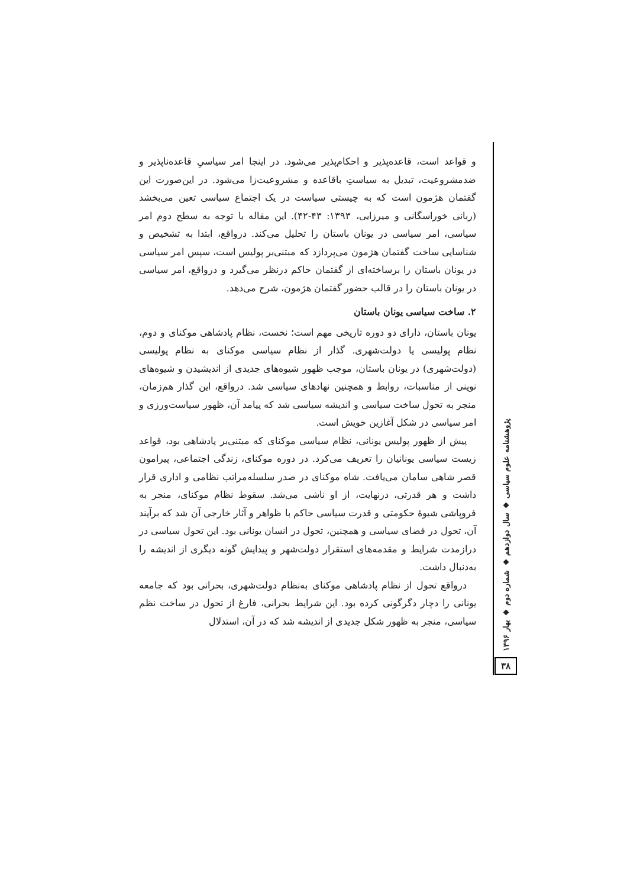پژوهشنامه علوم سیاسی ◆ سال دوازدهم ◆ شماره دوم ◆ بهار ۱۳۹۶
۳۸
و قواعد است، قاعده‌پذیر و احکام‌پذیر می‌شود. در اینجا امر سیاسیِ قاعده‌ناپذیر و ضدمشروعیت، تبدیل به سیاستِ باقاعده و مشروعیت‌زا می‌شود. در این‌صورت این گفتمان هژمون است که به چیستی سیاست در یک اجتماع سیاسی تعین می‌بخشد (ربانی خوراسگانی و میرزایی، ۱۳۹۳: ۴۳-۴۲). این مقاله با توجه به سطح دوم امر سیاسی، امر سیاسی در یونان باستان را تحلیل می‌کند. درواقع، ابتدا به تشخیص و شناسایی ساخت گفتمان هژمون می‌پردازد که مبتنی‌بر پولیس است، سپس امر سیاسی در یونان باستان را برساخته‌ای از گفتمان حاکم درنظر می‌گیرد و درواقع، امر سیاسی در یونان باستان را در قالب حضور گفتمان هژمون، شرح می‌دهد.
۲. ساخت سیاسی یونان باستان
یونان باستان، دارای دو دوره تاریخی مهم است؛ نخست، نظام پادشاهی موکنای و دوم، نظام پولیسی یا دولت‌شهری. گذار از نظام سیاسی موکنای به نظام پولیسی (دولت‌شهری) در یونان باستان، موجب ظهور شیوه‌های جدیدی از اندیشیدن و شیوه‌های نوینی از مناسبات، روابط و همچنین نهادهای سیاسی شد. درواقع، این گذار هم‌زمان، منجر به تحول ساخت سیاسی و اندیشه سیاسی شد که پیامد آن، ظهور سیاست‌ورزی و امر سیاسی در شکل آغازین خویش است.
پیش از ظهور پولیس یونانی، نظام سیاسی موکنای که مبتنی‌بر پادشاهی بود، قواعد زیست سیاسی یونانیان را تعریف می‌کرد. در دوره موکنای، زندگی اجتماعی، پیرامون قصر شاهی سامان می‌یافت. شاه موکنای در صدر سلسله‌مراتب نظامی و اداری قرار داشت و هر قدرتی، درنهایت، از او ناشی می‌شد. سقوط نظام موکنای، منجر به فروپاشی شیوهٔ حکومتی و قدرت سیاسی حاکم با ظواهر و آثار خارجی آن شد که برآیند آن، تحول در فضای سیاسی و همچنین، تحول در انسان یونانی بود. این تحول سیاسی در درازمدت شرایط و مقدمه‌های استقرار دولت‌شهر و پیدایش گونه دیگری از اندیشه را به‌دنبال داشت.
درواقع تحول از نظام پادشاهی موکنای به‌نظام دولت‌شهری، بحرانی بود که جامعه یونانی را دچار دگرگونی کرده بود. این شرایط بحرانی، فارغ از تحول در ساخت نظم سیاسی، منجر به ظهور شکل جدیدی از اندیشه شد که در آن، استدلال